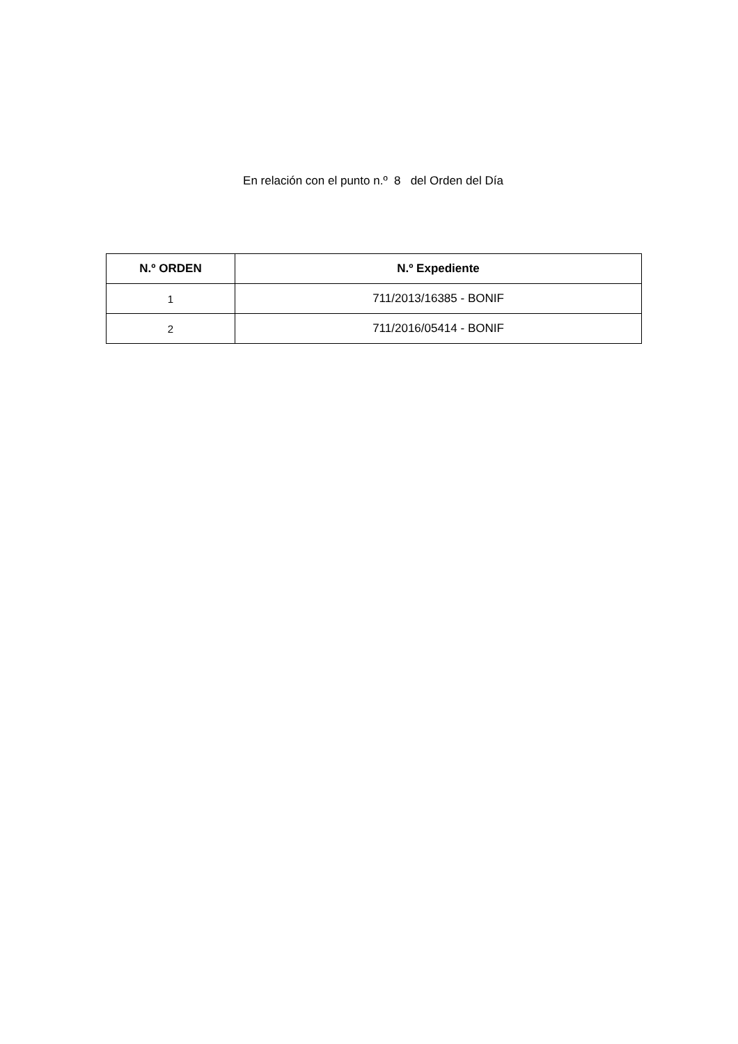En relación con el punto n.º 8 del Orden del Día
| N.º ORDEN | N.º Expediente |
| --- | --- |
| 1 | 711/2013/16385 - BONIF |
| 2 | 711/2016/05414 - BONIF |